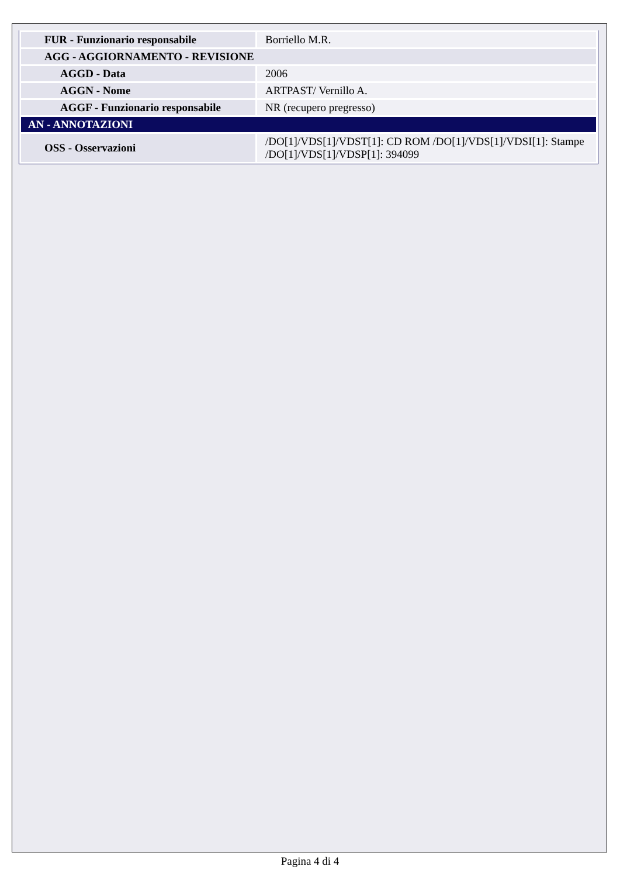| FUR - Funzionario responsabile | Borriello M.R. |
| AGG - AGGIORNAMENTO - REVISIONE | |
| AGGD - Data | 2006 |
| AGGN - Nome | ARTPAST/ Vernillo A. |
| AGGF - Funzionario responsabile | NR (recupero pregresso) |
| AN - ANNOTAZIONI | |
| OSS - Osservazioni | /DO[1]/VDS[1]/VDST[1]: CD ROM /DO[1]/VDS[1]/VDSI[1]: Stampe /DO[1]/VDS[1]/VDSP[1]: 394099 |
Pagina 4 di 4